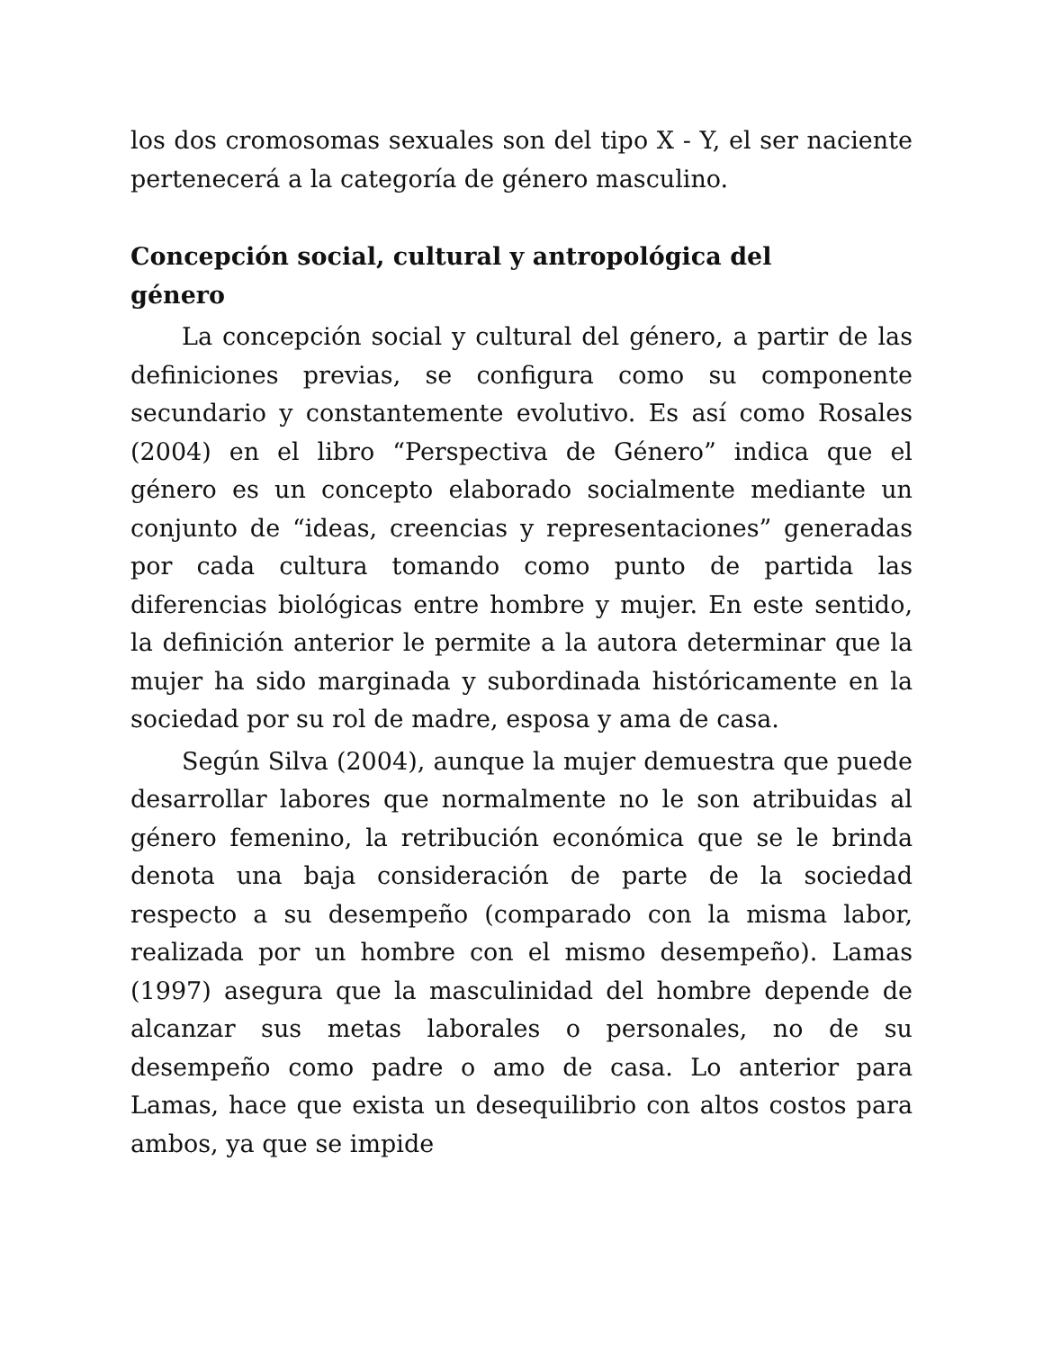los dos cromosomas sexuales son del tipo X - Y, el ser naciente pertenecerá a la categoría de género masculino.
Concepción social, cultural y antropológica del
género
La concepción social y cultural del género, a partir de las definiciones previas, se configura como su componente secundario y constantemente evolutivo. Es así como Rosales (2004) en el libro “Perspectiva de Género” indica que el género es un concepto elaborado socialmente mediante un conjunto de “ideas, creencias y representaciones” generadas por cada cultura tomando como punto de partida las diferencias biológicas entre hombre y mujer. En este sentido, la definición anterior le permite a la autora determinar que la mujer ha sido marginada y subordinada históricamente en la sociedad por su rol de madre, esposa y ama de casa.
Según Silva (2004), aunque la mujer demuestra que puede desarrollar labores que normalmente no le son atribuidas al género femenino, la retribución económica que se le brinda denota una baja consideración de parte de la sociedad respecto a su desempeño (comparado con la misma labor, realizada por un hombre con el mismo desempeño). Lamas (1997) asegura que la masculinidad del hombre depende de alcanzar sus metas laborales o personales, no de su desempeño como padre o amo de casa. Lo anterior para Lamas, hace que exista un desequilibrio con altos costos para ambos, ya que se impide